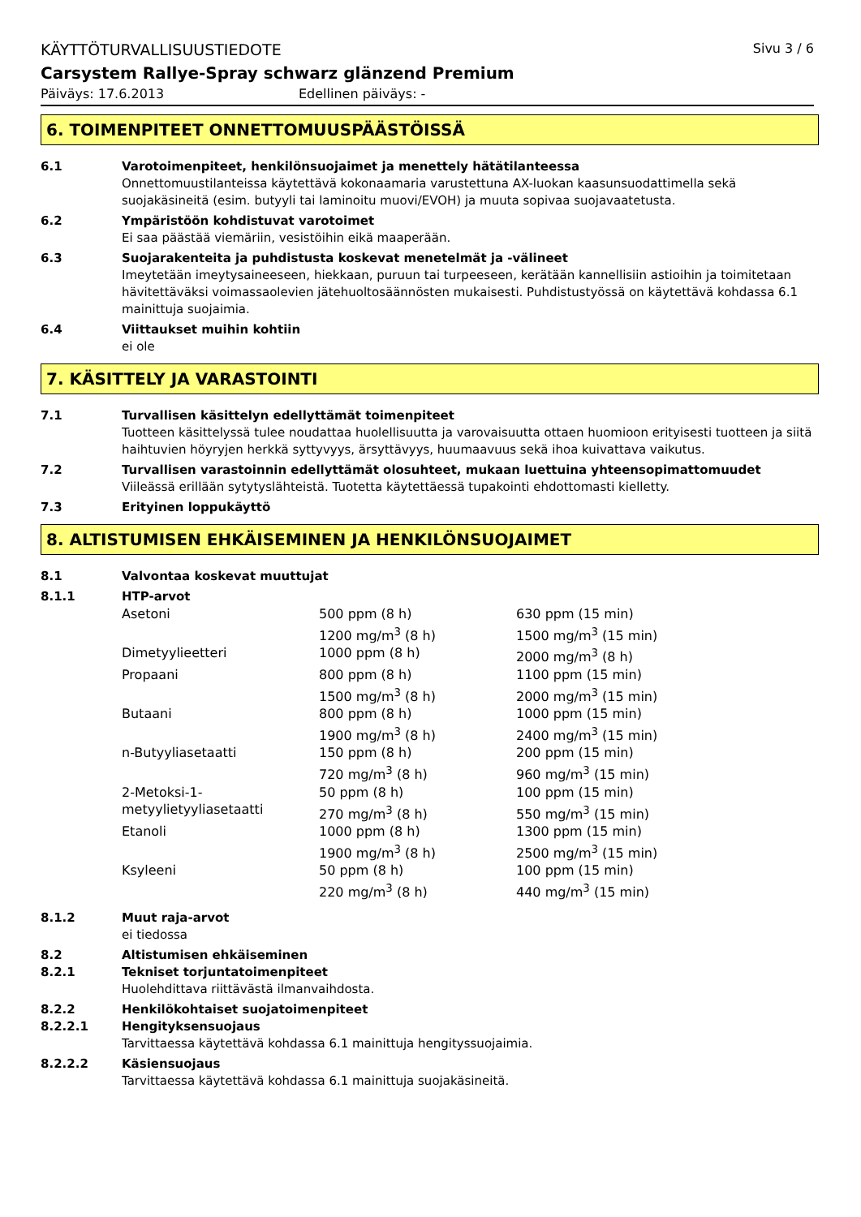KÄYTTÖTURVALLISUUSTIEDOTE Sivu 3 / 6
Carsystem Rallye-Spray schwarz glänzend Premium
Päiväys: 17.6.2013 Edellinen päiväys: -
6. TOIMENPITEET ONNETTOMUUSPÄÄSTÖISSÄ
6.1 Varotoimenpiteet, henkilönsuojaimet ja menettely hätätilanteessa
Onnettomuustilanteissa käytettävä kokonaamaria varustettuna AX-luokan kaasunsuodattimella sekä suojakäsineitä (esim. butyyli tai laminoitu muovi/EVOH) ja muuta sopivaa suojavaatetusta.
6.2 Ympäristöön kohdistuvat varotoimet
Ei saa päästää viemäriin, vesistöihin eikä maaperään.
6.3 Suojarakenteita ja puhdistusta koskevat menetelmät ja -välineet
Imeytetään imeytysaineeseen, hiekkaan, puruun tai turpeeseen, kerätään kannellisiin astioihin ja toimitetaan hävitettäväksi voimassaolevien jätehuoltosäännösten mukaisesti. Puhdistustyössä on käytettävä kohdassa 6.1 mainittuja suojaimia.
6.4 Viittaukset muihin kohtiin
ei ole
7. KÄSITTELY JA VARASTOINTI
7.1 Turvallisen käsittelyn edellyttämät toimenpiteet
Tuotteen käsittelyssä tulee noudattaa huolellisuutta ja varovaisuutta ottaen huomioon erityisesti tuotteen ja siitä haihtuvien höyryjen herkkä syttyvyys, ärsyttävyys, huumaavuus sekä ihoa kuivattava vaikutus.
7.2 Turvallisen varastoinnin edellyttämät olosuhteet, mukaan luettuina yhteensopimattomuudet
Viileässä erillään sytytyslähteistä. Tuotetta käytettäessä tupakointi ehdottomasti kielletty.
7.3 Erityinen loppukäyttö
8. ALTISTUMISEN EHKÄISEMINEN JA HENKILÖNSUOJAIMET
8.1 Valvontaa koskevat muuttujat
8.1.1 HTP-arvot
| Asetoni | 500 ppm (8 h) | 630 ppm (15 min) |
| | 1200 mg/m<sup>3</sup> (8 h) | 1500 mg/m<sup>3</sup> (15 min) |
| Dimetyylieetteri | 1000 ppm (8 h) | 2000 mg/m<sup>3</sup> (8 h) |
| Propaani | 800 ppm (8 h) | 1100 ppm (15 min) |
| | 1500 mg/m<sup>3</sup> (8 h) | 2000 mg/m<sup>3</sup> (15 min) |
| Butaani | 800 ppm (8 h) | 1000 ppm (15 min) |
| | 1900 mg/m<sup>3</sup> (8 h) | 2400 mg/m<sup>3</sup> (15 min) |
| n-Butyyliasetaatti | 150 ppm (8 h) | 200 ppm (15 min) |
| | 720 mg/m<sup>3</sup> (8 h) | 960 mg/m<sup>3</sup> (15 min) |
| 2-Metoksi-1- metyylietyyliasetaatti | 50 ppm (8 h) | 100 ppm (15 min) |
| | 270 mg/m<sup>3</sup> (8 h) | 550 mg/m<sup>3</sup> (15 min) |
| Etanoli | 1000 ppm (8 h) | 1300 ppm (15 min) |
| | 1900 mg/m<sup>3</sup> (8 h) | 2500 mg/m<sup>3</sup> (15 min) |
| Ksyleeni | 50 ppm (8 h) | 100 ppm (15 min) |
| | 220 mg/m<sup>3</sup> (8 h) | 440 mg/m<sup>3</sup> (15 min) |
8.1.2 Muut raja-arvot
ei tiedossa
8.2 Altistumisen ehkäiseminen
8.2.1 Tekniset torjuntatoimenpiteet
Huolehdittava riittävästä ilmanvaihdosta.
8.2.2 Henkilökohtaiset suojatoimenpiteet
8.2.2.1 Hengityksensuojaus
Tarvittaessa käytettävä kohdassa 6.1 mainittuja hengityssuojaimia.
8.2.2.2 Käsiensuojaus
Tarvittaessa käytettävä kohdassa 6.1 mainittuja suojakäsineitä.